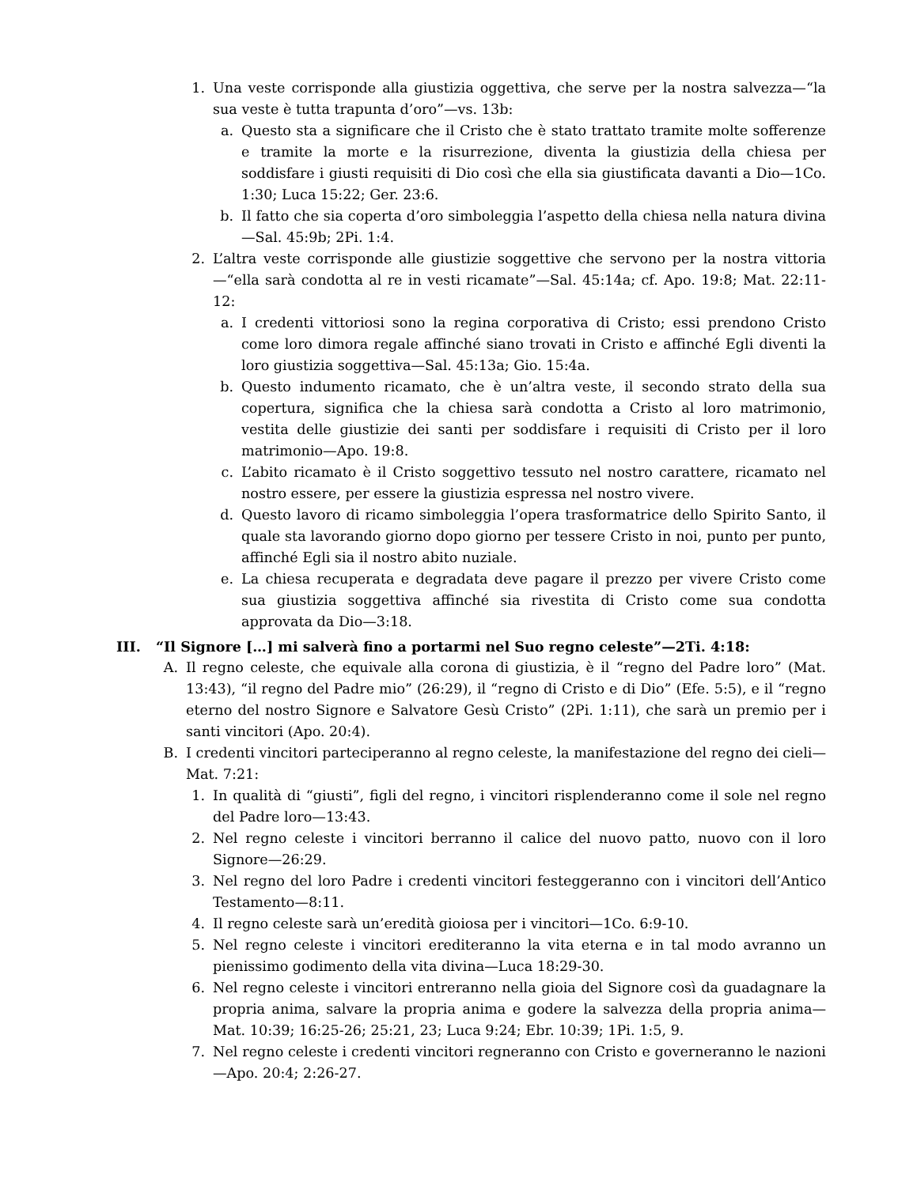1. Una veste corrisponde alla giustizia oggettiva, che serve per la nostra salvezza—“la sua veste è tutta trapunta d’oro”—vs. 13b:
a. Questo sta a significare che il Cristo che è stato trattato tramite molte sofferenze e tramite la morte e la risurrezione, diventa la giustizia della chiesa per soddisfare i giusti requisiti di Dio così che ella sia giustificata davanti a Dio—1Co. 1:30; Luca 15:22; Ger. 23:6.
b. Il fatto che sia coperta d’oro simboleggia l’aspetto della chiesa nella natura divina—Sal. 45:9b; 2Pi. 1:4.
2. L’altra veste corrisponde alle giustizie soggettive che servono per la nostra vittoria—“ella sarà condotta al re in vesti ricamate”—Sal. 45:14a; cf. Apo. 19:8; Mat. 22:11-12:
a. I credenti vittoriosi sono la regina corporativa di Cristo; essi prendono Cristo come loro dimora regale affinché siano trovati in Cristo e affinché Egli diventi la loro giustizia soggettiva—Sal. 45:13a; Gio. 15:4a.
b. Questo indumento ricamato, che è un’altra veste, il secondo strato della sua copertura, significa che la chiesa sarà condotta a Cristo al loro matrimonio, vestita delle giustizie dei santi per soddisfare i requisiti di Cristo per il loro matrimonio—Apo. 19:8.
c. L’abito ricamato è il Cristo soggettivo tessuto nel nostro carattere, ricamato nel nostro essere, per essere la giustizia espressa nel nostro vivere.
d. Questo lavoro di ricamo simboleggia l’opera trasformatrice dello Spirito Santo, il quale sta lavorando giorno dopo giorno per tessere Cristo in noi, punto per punto, affinché Egli sia il nostro abito nuziale.
e. La chiesa recuperata e degradata deve pagare il prezzo per vivere Cristo come sua giustizia soggettiva affinché sia rivestita di Cristo come sua condotta approvata da Dio—3:18.
III. “Il Signore […] mi salverà fino a portarmi nel Suo regno celeste”—2Ti. 4:18:
A. Il regno celeste, che equivale alla corona di giustizia, è il “regno del Padre loro” (Mat. 13:43), “il regno del Padre mio” (26:29), il “regno di Cristo e di Dio” (Efe. 5:5), e il “regno eterno del nostro Signore e Salvatore Gesù Cristo” (2Pi. 1:11), che sarà un premio per i santi vincitori (Apo. 20:4).
B. I credenti vincitori parteciperanno al regno celeste, la manifestazione del regno dei cieli—Mat. 7:21:
1. In qualità di “giusti”, figli del regno, i vincitori risplenderanno come il sole nel regno del Padre loro—13:43.
2. Nel regno celeste i vincitori berranno il calice del nuovo patto, nuovo con il loro Signore—26:29.
3. Nel regno del loro Padre i credenti vincitori festeggeranno con i vincitori dell’Antico Testamento—8:11.
4. Il regno celeste sarà un’eredità gioiosa per i vincitori—1Co. 6:9-10.
5. Nel regno celeste i vincitori erediteranno la vita eterna e in tal modo avranno un pienissimo godimento della vita divina—Luca 18:29-30.
6. Nel regno celeste i vincitori entreranno nella gioia del Signore così da guadagnare la propria anima, salvare la propria anima e godere la salvezza della propria anima—Mat. 10:39; 16:25-26; 25:21, 23; Luca 9:24; Ebr. 10:39; 1Pi. 1:5, 9.
7. Nel regno celeste i credenti vincitori regneranno con Cristo e governeranno le nazioni—Apo. 20:4; 2:26-27.